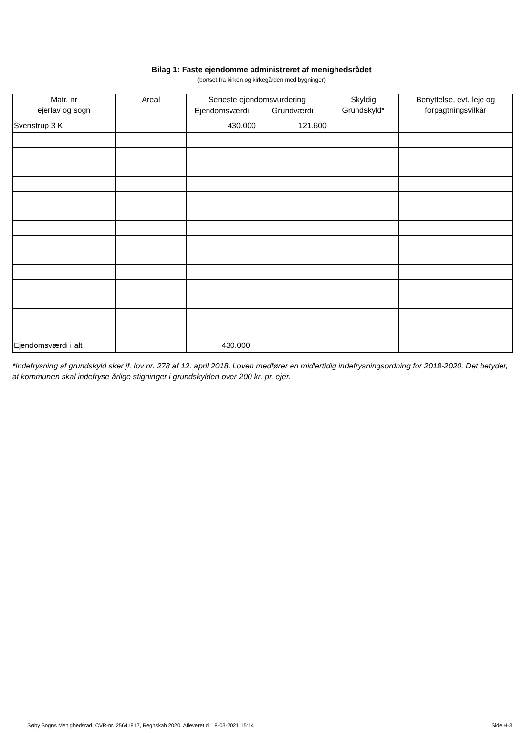Bilag 1: Faste ejendomme administreret af menighedsrådet
(bortset fra kirken og kirkegården med bygninger)
| Matr. nr ejerlav og sogn | Areal | Seneste ejendomsvurdering | | Skyldig Grundskyld* | Benyttelse, evt. leje og forpagtningsvilkår |
| --- | --- | --- | --- | --- | --- |
| | | Ejendomsværdi | Grundværdi | | |
| Svenstrup 3 K | | 430.000 | 121.600 | | |
| Ejendomsværdi i alt | | 430.000 | | | |
*Indefrysning af grundskyld sker jf. lov nr. 278 af 12. april 2018. Loven medfører en midlertidig indefrysningsordning for 2018-2020. Det betyder, at kommunen skal indefryse årlige stigninger i grundskylden over 200 kr. pr. ejer.
Søby Sogns Menighedsråd, CVR-nr. 25641817, Regnskab 2020, Afleveret d. 18-03-2021 15:14 Side H-3